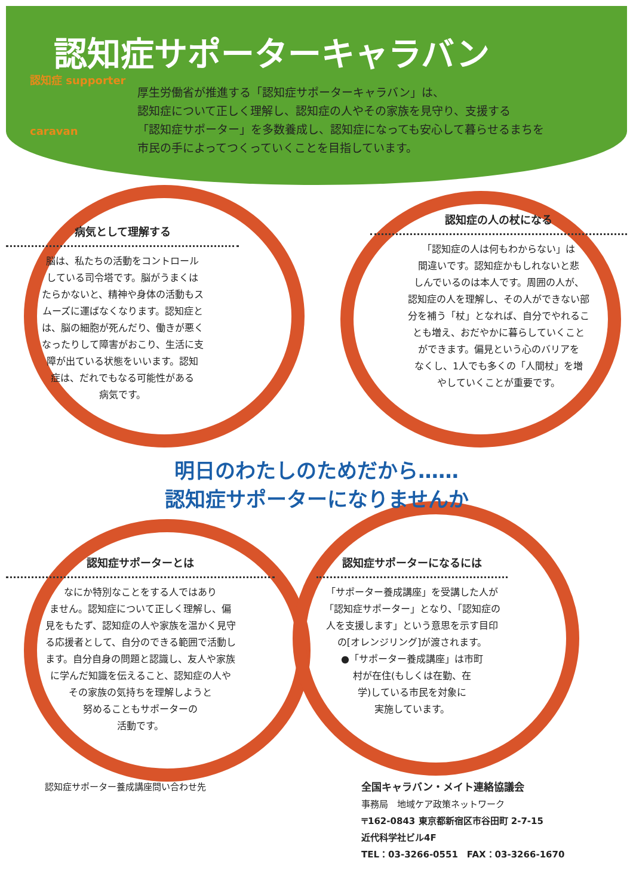認知症サポーターキャラバン
認知症 supporter
caravan
厚生労働省が推進する「認知症サポーターキャラバン」は、
認知症について正しく理解し、認知症の人やその家族を見守り、支援する
「認知症サポーター」を多数養成し、認知症になっても安心して暮らせるまちを
市民の手によってつくっていくことを目指しています。
病気として理解する
脳は、私たちの活動をコントロール
している司令塔です。脳がうまくは
たらかないと、精神や身体の活動もス
ムーズに運ばなくなります。認知症と
は、脳の細胞が死んだり、働きが悪く
なったりして障害がおこり、生活に支
障が出ている状態をいいます。認知
症は、だれでもなる可能性がある
病気です。
認知症の人の杖になる
「認知症の人は何もわからない」は
間違いです。認知症かもしれないと悲
しんでいるのは本人です。周囲の人が、
認知症の人を理解し、その人ができない部
分を補う「杖」となれば、自分でやれるこ
とも増え、おだやかに暮らしていくこと
ができます。偏見という心のバリアを
なくし、1人でも多くの「人間杖」を増
やしていくことが重要です。
明日のわたしのためだから……
認知症サポーターになりませんか
認知症サポーターとは
なにか特別なことをする人ではあり
ません。認知症について正しく理解し、偏
見をもたず、認知症の人や家族を温かく見守
る応援者として、自分のできる範囲で活動し
ます。自分自身の問題と認識し、友人や家族
に学んだ知識を伝えること、認知症の人や
その家族の気持ちを理解しようと
努めることもサポーターの
活動です。
認知症サポーターになるには
「サポーター養成講座」を受講した人が
「認知症サポーター」となり、「認知症の
人を支援します」という意思を示す目印
の[オレンジリング]が渡されます。
●「サポーター養成講座」は市町
村が在住(もしくは在勤、在
学)している市民を対象に
実施しています。
認知症サポーター養成講座問い合わせ先
全国キャラバン・メイト連絡協議会
事務局　地域ケア政策ネットワーク
〒162-0843 東京都新宿区市谷田町 2-7-15
近代科学社ビル4F
TEL：03-3266-0551　FAX：03-3266-1670